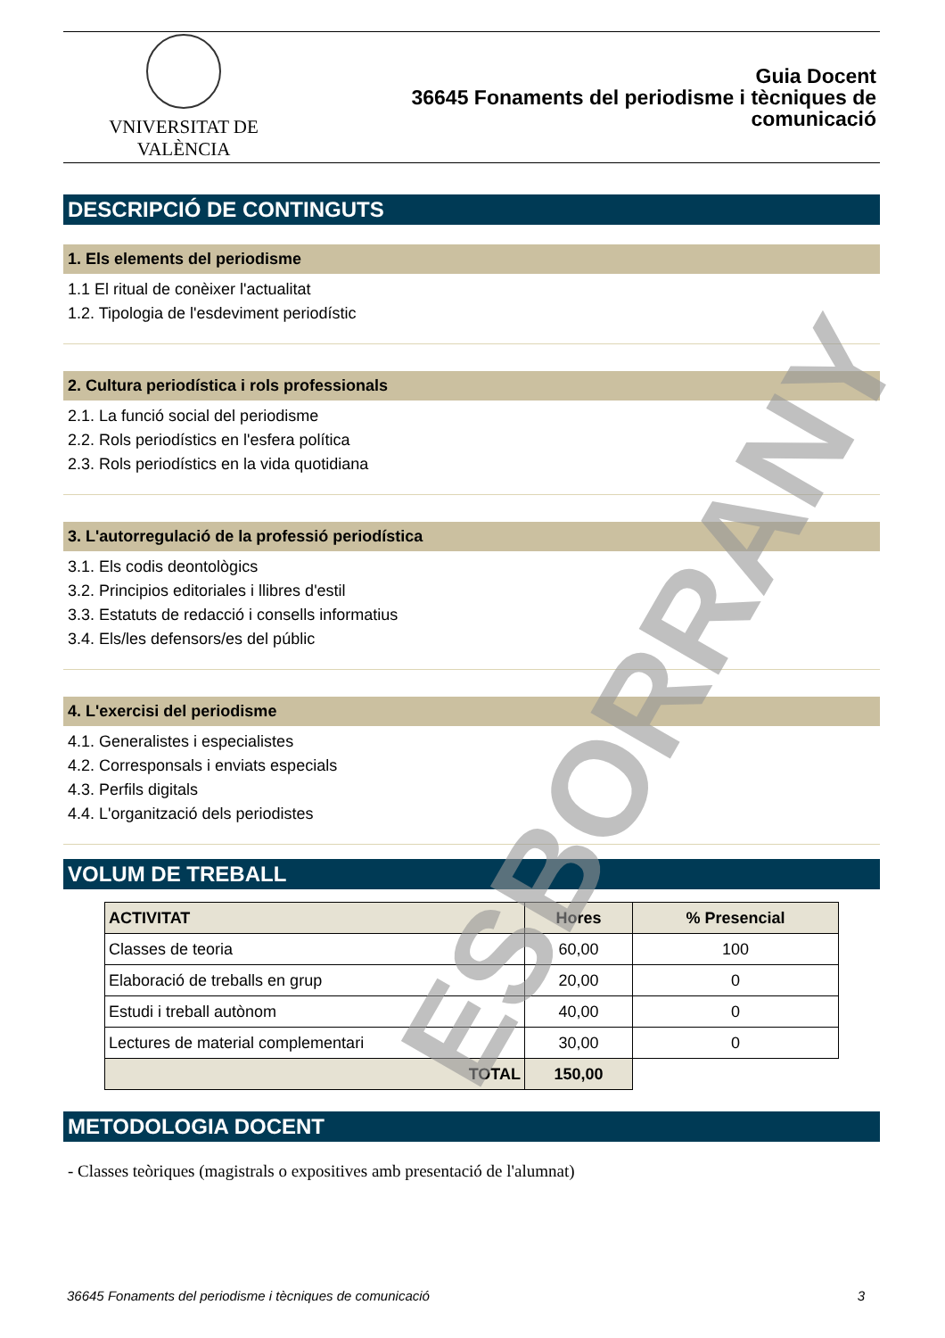VNIVERSITAT DE VALÈNCIA
Guia Docent
36645 Fonaments del periodisme i tècniques de
comunicació
DESCRIPCIÓ DE CONTINGUTS
1. Els elements del periodisme
1.1 El ritual de conèixer l'actualitat
1.2. Tipologia de l'esdeviment periodístic
2. Cultura periodística i rols professionals
2.1. La funció social del periodisme
2.2. Rols periodístics en l'esfera política
2.3. Rols periodístics en la vida quotidiana
3. L'autorregulació de la professió periodística
3.1. Els codis deontològics
3.2. Principios editoriales i llibres d'estil
3.3. Estatuts de redacció i consells informatius
3.4. Els/les defensors/es del públic
4. L'exercisi del periodisme
4.1. Generalistes i especialistes
4.2. Corresponsals i enviats especials
4.3. Perfils digitals
4.4. L'organització dels periodistes
VOLUM DE TREBALL
| ACTIVITAT | Hores | % Presencial |
| --- | --- | --- |
| Classes de teoria | 60,00 | 100 |
| Elaboració de treballs en grup | 20,00 | 0 |
| Estudi i treball autònom | 40,00 | 0 |
| Lectures de material complementari | 30,00 | 0 |
| TOTAL | 150,00 | |
METODOLOGIA DOCENT
- Classes teòriques (magistrals o expositives amb presentació de l'alumnat)
ESBORRANY
36645 Fonaments del periodisme i tècniques de comunicació 3